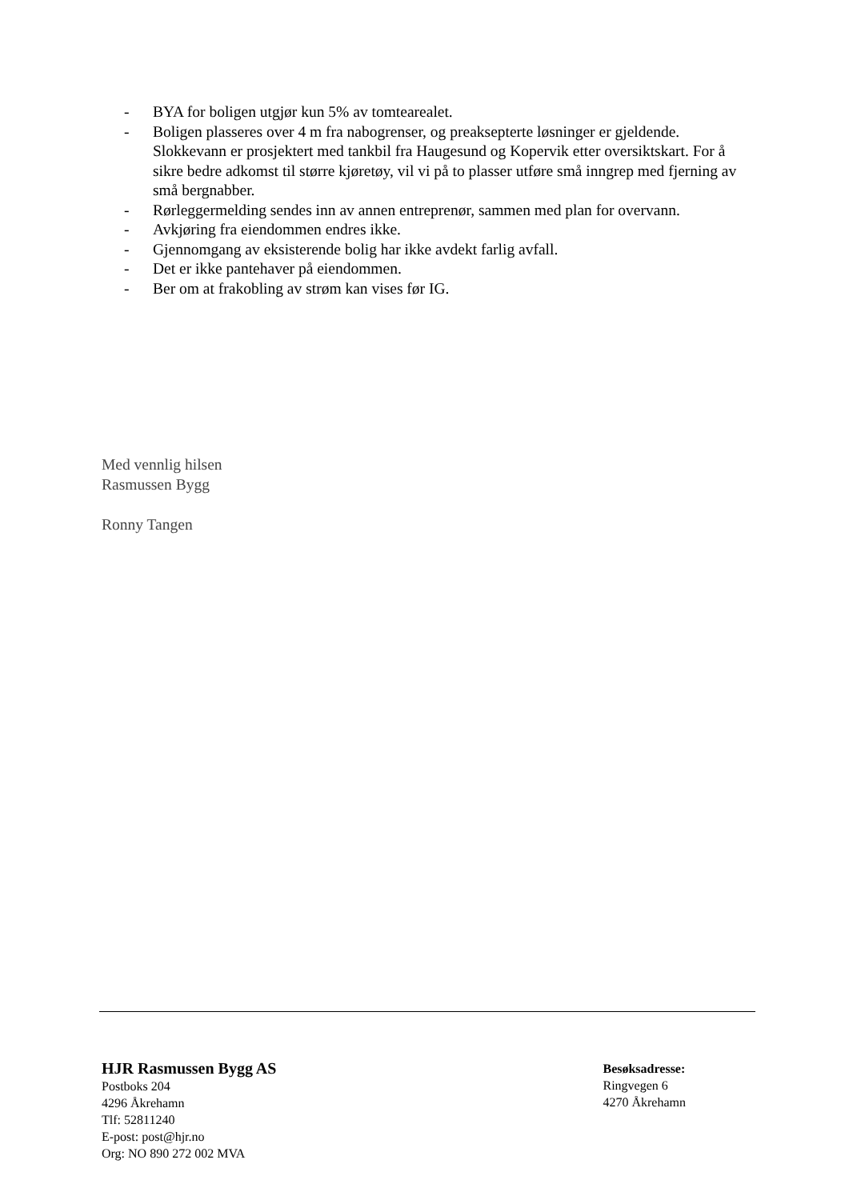- BYA for boligen utgjør kun 5% av tomtearealet.
- Boligen plasseres over 4 m fra nabogrenser, og preaksepterte løsninger er gjeldende. Slokkevann er prosjektert med tankbil fra Haugesund og Kopervik etter oversiktskart. For å sikre bedre adkomst til større kjøretøy, vil vi på to plasser utføre små inngrep med fjerning av små bergnabber.
- Rørleggermelding sendes inn av annen entreprenør, sammen med plan for overvann.
- Avkjøring fra eiendommen endres ikke.
- Gjennomgang av eksisterende bolig har ikke avdekt farlig avfall.
- Det er ikke pantehaver på eiendommen.
- Ber om at frakobling av strøm kan vises før IG.
Med vennlig hilsen
Rasmussen Bygg
Ronny Tangen
HJR Rasmussen Bygg AS
Postboks 204
4296 Åkrehamn
Tlf: 52811240
E-post: post@hjr.no
Org: NO 890 272 002 MVA
Besøksadresse:
Ringvegen 6
4270 Åkrehamn